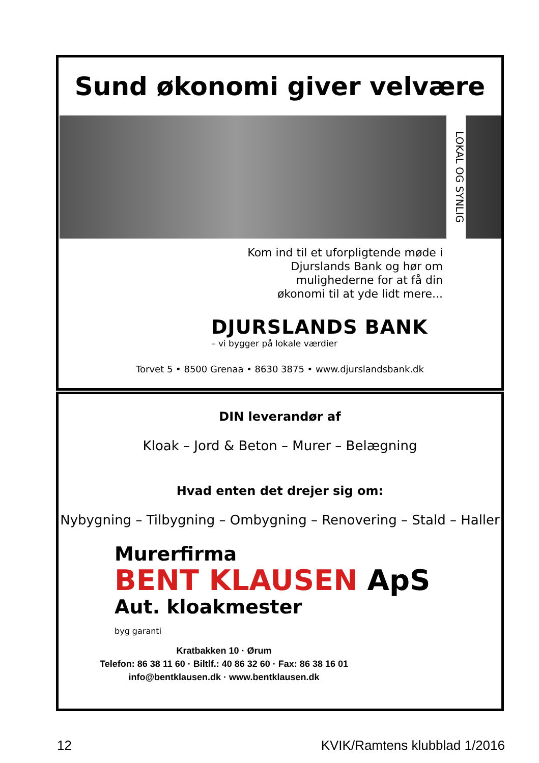Sund økonomi giver velvære
LOKAL OG SYNLIG
Kom ind til et uforpligtende møde i
Djurslands Bank og hør om
mulighederne for at få din
økonomi til at yde lidt mere...
DJURSLANDS BANK
– vi bygger på lokale værdier
Torvet 5 • 8500 Grenaa • 8630 3875 • www.djurslandsbank.dk
DIN leverandør af
Kloak – Jord & Beton – Murer – Belægning
Hvad enten det drejer sig om:
Nybygning – Tilbygning – Ombygning – Renovering – Stald – Haller
Murerfirma
BENT KLAUSEN ApS
Aut. kloakmester
byg garanti
Kratbakken 10 · Ørum
Telefon: 86 38 11 60 · Biltlf.: 40 86 32 60 · Fax: 86 38 16 01
info@bentklausen.dk · www.bentklausen.dk
12 KVIK/Ramtens klubblad 1/2016